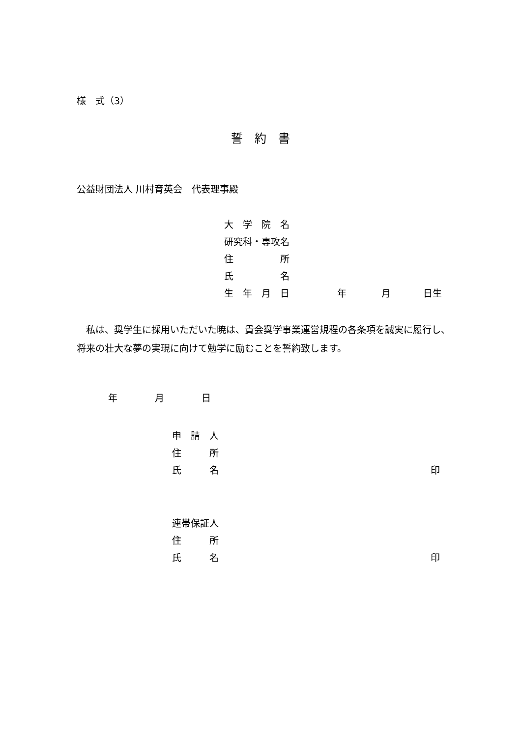様　式（3）
誓　約　書
公益財団法人 川村育英会　代表理事殿
大　学　院　名
研究科・専攻名
住　　　　　所
氏　　　　　名
生　年　月　日 年 月 日生
　私は、奨学生に採用いただいた暁は、貴会奨学事業運営規程の各条項を誠実に履行し、将来の壮大な夢の実現に向けて勉学に励むことを誓約致します。
年　　　　月　　　　日
申　請　人
住　　　所
氏　　　名 印
連帯保証人
住　　　所
氏　　　名 印